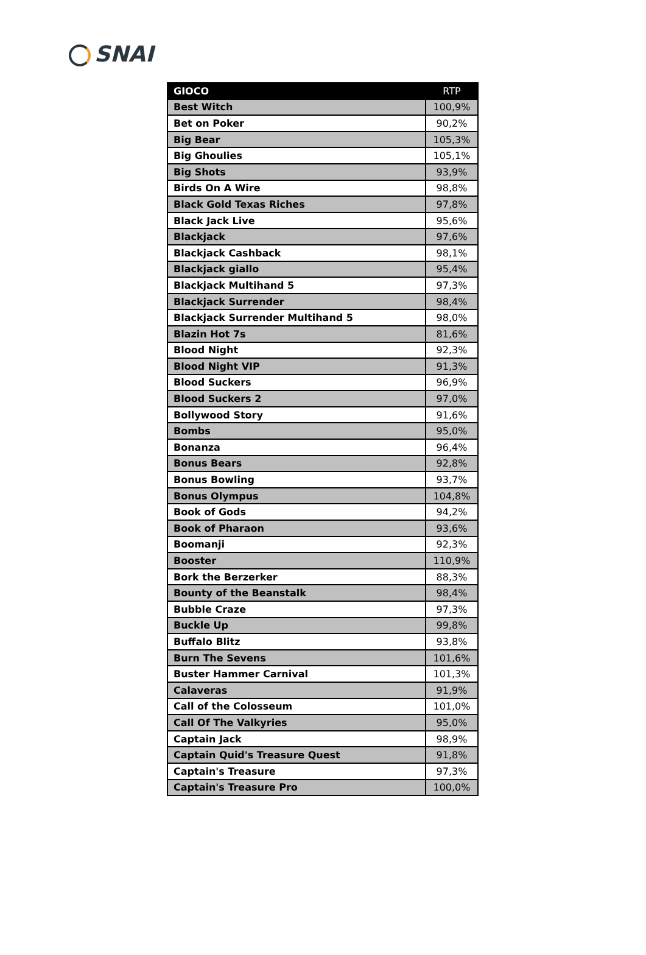SNAI
| GIOCO | RTP |
| --- | --- |
| Best Witch | 100,9% |
| Bet on Poker | 90,2% |
| Big Bear | 105,3% |
| Big Ghoulies | 105,1% |
| Big Shots | 93,9% |
| Birds On A Wire | 98,8% |
| Black Gold Texas Riches | 97,8% |
| Black Jack Live | 95,6% |
| Blackjack | 97,6% |
| Blackjack Cashback | 98,1% |
| Blackjack giallo | 95,4% |
| Blackjack Multihand 5 | 97,3% |
| Blackjack Surrender | 98,4% |
| Blackjack Surrender Multihand 5 | 98,0% |
| Blazin Hot 7s | 81,6% |
| Blood Night | 92,3% |
| Blood Night VIP | 91,3% |
| Blood Suckers | 96,9% |
| Blood Suckers 2 | 97,0% |
| Bollywood Story | 91,6% |
| Bombs | 95,0% |
| Bonanza | 96,4% |
| Bonus Bears | 92,8% |
| Bonus Bowling | 93,7% |
| Bonus Olympus | 104,8% |
| Book of Gods | 94,2% |
| Book of Pharaon | 93,6% |
| Boomanji | 92,3% |
| Booster | 110,9% |
| Bork the Berzerker | 88,3% |
| Bounty of the Beanstalk | 98,4% |
| Bubble Craze | 97,3% |
| Buckle Up | 99,8% |
| Buffalo Blitz | 93,8% |
| Burn The Sevens | 101,6% |
| Buster Hammer Carnival | 101,3% |
| Calaveras | 91,9% |
| Call of the Colosseum | 101,0% |
| Call Of The Valkyries | 95,0% |
| Captain Jack | 98,9% |
| Captain Quid's Treasure Quest | 91,8% |
| Captain's Treasure | 97,3% |
| Captain's Treasure Pro | 100,0% |